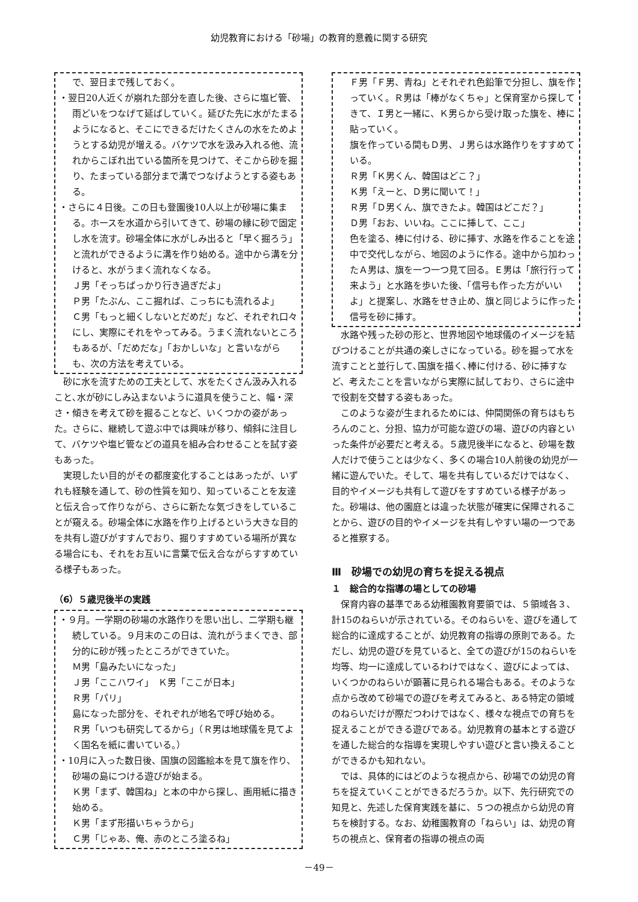幼児教育における「砂場」の教育的意義に関する研究
で、翌日まで残しておく。
・翌日20人近くが崩れた部分を直した後、さらに塩ビ管、雨どいをつなげて延ばしていく。延びた先に水がたまるようになると、そこにできるだけたくさんの水をためようとする幼児が増える。バケツで水を汲み入れる他、流れからこぼれ出ている箇所を見つけて、そこから砂を掘り、たまっている部分まで溝でつなげようとする姿もある。
・さらに４日後。この日も登園後10人以上が砂場に集まる。ホースを水道から引いてきて、砂場の縁に砂で固定し水を流す。砂場全体に水がしみ出ると「早く掘ろう」と流れができるように溝を作り始める。途中から溝を分けると、水がうまく流れなくなる。
Ｊ男「そっちばっかり行き過ぎだよ」
Ｐ男「たぶん、ここ掘れば、こっちにも流れるよ」
Ｃ男「もっと細くしないとだめだ」など、それぞれ口々にし、実際にそれをやってみる。うまく流れないところもあるが、「だめだな」「おかしいな」と言いながらも、次の方法を考えている。
砂に水を流すための工夫として、水をたくさん汲み入れること､水が砂にしみ込まないように道具を使うこと、幅・深さ・傾きを考えて砂を掘ることなど、いくつかの姿があった。さらに、継続して遊ぶ中では興味が移り、傾斜に注目して、バケツや塩ビ管などの道具を組み合わせることを試す姿もあった。
実現したい目的がその都度変化することはあったが、いずれも経験を通して、砂の性質を知り、知っていることを友達と伝え合って作りながら、さらに新たな気づきをしていることが窺える。砂場全体に水路を作り上げるという大きな目的を共有し遊びがすすんでおり、掘りすすめている場所が異なる場合にも、それをお互いに言葉で伝え合ながらすすめている様子もあった。
（6）５歳児後半の実践
・９月。一学期の砂場の水路作りを思い出し、二学期も継続している。９月末のこの日は、流れがうまくでき、部分的に砂が残ったところができていた。
Ｍ男「島みたいになった」
Ｊ男「ここハワイ」　Ｋ男「ここが日本」
Ｒ男「パリ」
島になった部分を、それぞれが地名で呼び始める。
Ｒ男「いつも研究してるから」（Ｒ男は地球儀を見てよく国名を紙に書いている。）
・10月に入った数日後、国旗の図鑑絵本を見て旗を作り、砂場の島につける遊びが始まる。
Ｋ男「まず、韓国ね」と本の中から探し、画用紙に描き始める。
Ｋ男「まず形描いちゃうから」
Ｃ男「じゃあ、俺、赤のところ塗るね」
Ｆ男「Ｆ男、青ね」とそれぞれ色鉛筆で分担し、旗を作っていく。Ｒ男は「棒がなくちゃ」と保育室から探してきて、Ｉ男と一緒に、Ｋ男らから受け取った旗を、棒に貼っていく。
旗を作っている間もＤ男、Ｊ男らは水路作りをすすめている。
Ｒ男「Ｋ男くん、韓国はどこ？」
Ｋ男「えーと、Ｄ男に聞いて！」
Ｒ男「Ｄ男くん、旗できたよ。韓国はどこだ？」
Ｄ男「おお、いいね。ここに挿して、ここ」
色を塗る、棒に付ける、砂に挿す、水路を作ることを途中で交代しながら、地図のように作る。途中から加わったＡ男は、旗を一つ一つ見て回る。Ｅ男は「旅行行って来よう」と水路を歩いた後、「信号も作った方がいいよ」と提案し、水路をせき止め、旗と同じように作った信号を砂に挿す。
水路や残った砂の形と、世界地図や地球儀のイメージを結びつけることが共通の楽しさになっている。砂を掘って水を流すことと並行して､国旗を描く､棒に付ける、砂に挿すなど、考えたことを言いながら実際に試しており、さらに途中で役割を交替する姿もあった。
このような姿が生まれるためには、仲間関係の育ちはもちろんのこと、分担、協力が可能な遊びの場、遊びの内容といった条件が必要だと考える。５歳児後半になると、砂場を数人だけで使うことは少なく、多くの場合10人前後の幼児が一緒に遊んでいた。そして、場を共有しているだけではなく、目的やイメージも共有して遊びをすすめている様子があった。砂場は、他の園庭とは違った状態が確実に保障されることから、遊びの目的やイメージを共有しやすい場の一つであると推察する。
Ⅲ　砂場での幼児の育ちを捉える視点
１　総合的な指導の場としての砂場
保育内容の基準である幼稚園教育要領では、５領域各３、計15のねらいが示されている。そのねらいを、遊びを通して総合的に達成することが、幼児教育の指導の原則である。ただし、幼児の遊びを見ていると、全ての遊びが15のねらいを均等、均一に達成しているわけではなく、遊びによっては、いくつかのねらいが顕著に見られる場合もある。そのような点から改めて砂場での遊びを考えてみると、ある特定の領域のねらいだけが際だつわけではなく、様々な視点での育ちを捉えることができる遊びである。幼児教育の基本とする遊びを通した総合的な指導を実現しやすい遊びと言い換えることができるかも知れない。
では、具体的にはどのような視点から、砂場での幼児の育ちを捉えていくことができるだろうか。以下、先行研究での知見と、先述した保育実践を基に、５つの視点から幼児の育ちを検討する。なお、幼稚園教育の「ねらい」は、幼児の育ちの視点と、保育者の指導の視点の両
－49－